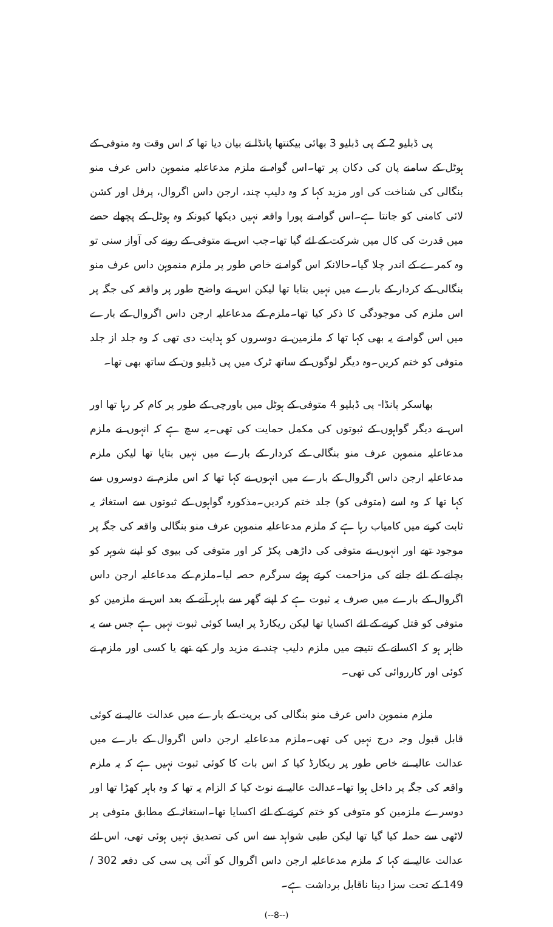پی ڈبلیو 2 کے پی ڈبلیو 3 بھائی بیکنتھا پانڈا نے بیان دیا تھا کہ اس وقت وہ متوفی کے ہوٹل کے سامنے پان کی دکان پر تھا۔اس گواہ نے ملزم مدعاعلیہ منموہن داس عرف منو بنگالی کی شناخت کی اور مزید کہا کہ وہ دلیپ چند، ارجن داس اگروال، پرفل اور کشن لائی کامنی کو جانتا ہے۔اس گواہ نے پورا واقعہ نہیں دیکھا کیونکہ وہ ہوٹل کے پچھلے حصے میں قدرت کی کال میں شرکت کے لئے گیا تھا۔جب اس نے متوفی کے رونے کی آواز سنی تو وہ کمرے کے اندر چلا گیا۔حالانکہ اس گواہ نے خاص طور پر ملزم منموہن داس عرف منو بنگالی کے کردار کے بارے میں نہیں بتایا تھا لیکن اس نے واضح طور پر واقعہ کی جگہ پر اس ملزم کی موجودگی کا ذکر کیا تھا۔ملزم کے مدعاعلیہ ارجن داس اگروال کے بارے میں اس گواہ نے یہ بھی کہا تھا کہ ملزمین نے دوسروں کو ہدایت دی تھی کہ وہ جلد از جلد متوفی کو ختم کریں۔وہ دیگر لوگوں کے ساتھ ٹرک میں پی ڈبلیو ون کے ساتھ بھی تھا۔
بھاسکر پانڈا- پی ڈبلیو 4 متوفی کے ہوٹل میں باورچی کے طور پر کام کر رہا تھا اور اس نے دیگر گواہوں کے ثبوتوں کی مکمل حمایت کی تھی۔یہ سچ ہے کہ انہوں نے ملزم مدعاعلیہ منموہن عرف منو بنگالی کے کردار کے بارے میں نہیں بتایا تھا لیکن ملزم مدعاعلیہ ارجن داس اگروال کے بارے میں انہوں نے کہا تھا کہ اس ملزم نے دوسروں سے کہا تھا کہ وہ اسے (متوفی کو) جلد ختم کردیں۔مذکورہ گواہوں کے ثبوتوں سے استغاثہ یہ ثابت کرنے میں کامیاب رہا ہے کہ ملزم مدعاعلیہ منموہن عرف منو بنگالی واقعہ کی جگہ پر موجود تھے اور انہوں نے متوفی کی داڑھی پکڑ کر اور متوفی کی بیوی کو اپنے شوہر کو بچانے کے لئے جانے کی مزاحمت کرتے ہوئے سرگرم حصہ لیا۔ملزم کے مدعاعلیہ ارجن داس اگروال کے بارے میں صرف یہ ثبوت ہے کہ اپنے گھر سے باہر آنے کے بعد اس نے ملزمین کو متوفی کو قتل کرنے کے لئے اکسایا تھا لیکن ریکارڈ پر ایسا کوئی ثبوت نہیں ہے جس سے یہ ظاہر ہو کہ اکسانے کے نتیجے میں ملزم دلیپ چند نے مزید وار کیے تھے یا کسی اور ملزم نے کوئی اور کارروائی کی تھی۔
ملزم منموہن داس عرف منو بنگالی کی بریت کے بارے میں عدالت عالیہ نے کوئی قابل قبول وجہ درج نہیں کی تھی۔ملزم مدعاعلیہ ارجن داس اگروال کے بارے میں عدالت عالیہ نے خاص طور پر ریکارڈ کیا کہ اس بات کا کوئی ثبوت نہیں ہے کہ یہ ملزم واقعہ کی جگہ پر داخل ہوا تھا۔عدالت عالیہ نے نوٹ کیا کہ الزام یہ تھا کہ وہ باہر کھڑا تھا اور دوسرے ملزمین کو متوفی کو ختم کرنے کے لئے اکسایا تھا۔استغاثہ کے مطابق متوفی پر لاٹھی سے حملہ کیا گیا تھا لیکن طبی شواہد سے اس کی تصدیق نہیں ہوئی تھی، اس لئے عدالت عالیہ نے کہا کہ ملزم مدعاعلیہ ارجن داس اگروال کو آئی پی سی کی دفعہ 302 / 149 کے تحت سزا دینا ناقابل برداشت ہے۔
(--8--)